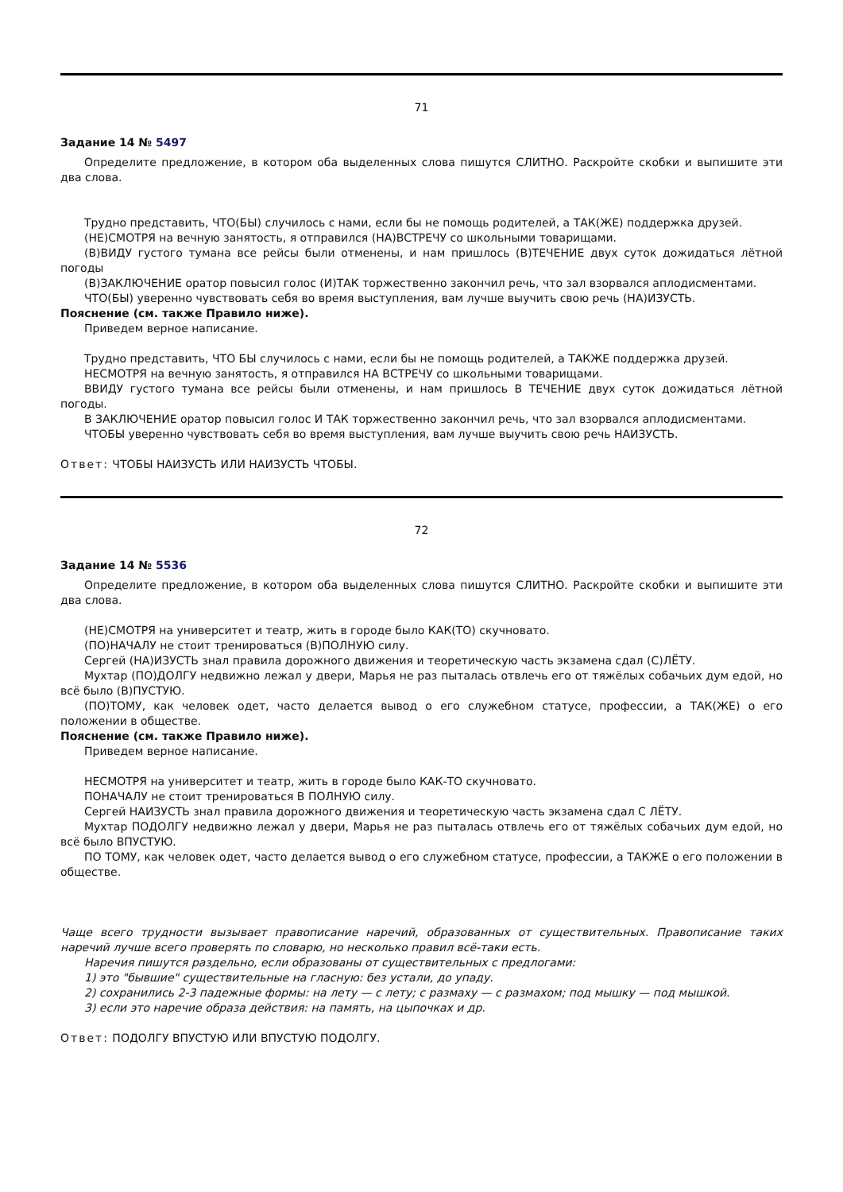71
Задание 14 № 5497
Определите предложение, в котором оба выделенных слова пишутся СЛИТНО. Раскройте скобки и выпишите эти два слова.
Трудно представить, ЧТО(БЫ) случилось с нами, если бы не помощь родителей, а ТАК(ЖЕ) поддержка друзей.
(НЕ)СМОТРЯ на вечную занятость, я отправился (НА)ВСТРЕЧУ со школьными товарищами.
(В)ВИДУ густого тумана все рейсы были отменены, и нам пришлось (В)ТЕЧЕНИЕ двух суток дожидаться лётной погоды
(В)ЗАКЛЮЧЕНИЕ оратор повысил голос (И)ТАК торжественно закончил речь, что зал взорвался аплодисментами.
ЧТО(БЫ) уверенно чувствовать себя во время выступления, вам лучше выучить свою речь (НА)ИЗУСТЬ.
Пояснение (см. также Правило ниже).
Приведем верное написание.
Трудно представить, ЧТО БЫ случилось с нами, если бы не помощь родителей, а ТАКЖЕ поддержка друзей.
НЕСМОТРЯ на вечную занятость, я отправился НА ВСТРЕЧУ со школьными товарищами.
ВВИДУ густого тумана все рейсы были отменены, и нам пришлось В ТЕЧЕНИЕ двух суток дожидаться лётной погоды.
В ЗАКЛЮЧЕНИЕ оратор повысил голос И ТАК торжественно закончил речь, что зал взорвался аплодисментами.
ЧТОБЫ уверенно чувствовать себя во время выступления, вам лучше выучить свою речь НАИЗУСТЬ.
Ответ: ЧТОБЫ НАИЗУСТЬ ИЛИ НАИЗУСТЬ ЧТОБЫ.
72
Задание 14 № 5536
Определите предложение, в котором оба выделенных слова пишутся СЛИТНО. Раскройте скобки и выпишите эти два слова.
(НЕ)СМОТРЯ на университет и театр, жить в городе было КАК(ТО) скучновато.
(ПО)НАЧАЛУ не стоит тренироваться (В)ПОЛНУЮ силу.
Сергей (НА)ИЗУСТЬ знал правила дорожного движения и теоретическую часть экзамена сдал (С)ЛЁТУ.
Мухтар (ПО)ДОЛГУ недвижно лежал у двери, Марья не раз пыталась отвлечь его от тяжёлых собачьих дум едой, но всё было (В)ПУСТУЮ.
(ПО)ТОМУ, как человек одет, часто делается вывод о его служебном статусе, профессии, а ТАК(ЖЕ) о его положении в обществе.
Пояснение (см. также Правило ниже).
Приведем верное написание.
НЕСМОТРЯ на университет и театр, жить в городе было КАК-ТО скучновато.
ПОНАЧАЛУ не стоит тренироваться В ПОЛНУЮ силу.
Сергей НАИЗУСТЬ знал правила дорожного движения и теоретическую часть экзамена сдал С ЛЁТУ.
Мухтар ПОДОЛГУ недвижно лежал у двери, Марья не раз пыталась отвлечь его от тяжёлых собачьих дум едой, но всё было ВПУСТУЮ.
ПО ТОМУ, как человек одет, часто делается вывод о его служебном статусе, профессии, а ТАКЖЕ о его положении в обществе.
Чаще всего трудности вызывает правописание наречий, образованных от существительных. Правописание таких наречий лучше всего проверять по словарю, но несколько правил всё-таки есть.
Наречия пишутся раздельно, если образованы от существительных с предлогами:
1) это "бывшие" существительные на гласную: без устали, до упаду.
2) сохранились 2-3 падежные формы: на лету — с лету; с размаху — с размахом; под мышку — под мышкой.
3) если это наречие образа действия: на память, на цыпочках и др.
Ответ: ПОДОЛГУ ВПУСТУЮ ИЛИ ВПУСТУЮ ПОДОЛГУ.